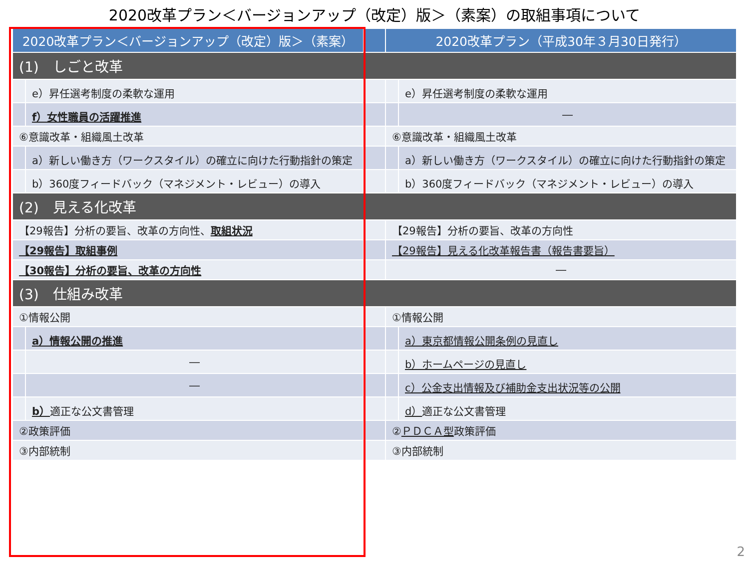2020改革プラン＜バージョンアップ（改定）版＞（素案）の取組事項について
| 2020改革プラン＜バージョンアップ（改定）版＞（素案） | | | 2020改革プラン（平成30年３月30日発行） | |
| --- | --- | --- | --- | --- |
| (1) しごと改革 | | | | |
| | e）昇任選考制度の柔軟な運用 | | | e）昇任選考制度の柔軟な運用 |
| | f）女性職員の活躍推進 | | | ― |
| ⑥意識改革・組織風土改革 | | | ⑥意識改革・組織風土改革 | |
| | a）新しい働き方（ワークスタイル）の確立に向けた行動指針の策定 | | | a）新しい働き方（ワークスタイル）の確立に向けた行動指針の策定 |
| | b）360度フィードバック（マネジメント・レビュー）の導入 | | | b）360度フィードバック（マネジメント・レビュー）の導入 |
| (2) 見える化改革 | | | | |
| 【29報告】分析の要旨、改革の方向性、 取組状況 | | | 【29報告】分析の要旨、改革の方向性 | |
| 【29報告】取組事例 | | | 【29報告】見える化改革報告書（報告書要旨） | |
| 【30報告】分析の要旨、改革の方向性 | | | ― | |
| (3) 仕組み改革 | | | | |
| ①情報公開 | | | ①情報公開 | |
| | a）情報公開の推進 | | | a）東京都情報公開条例の見直し |
| | ― | | | b）ホームページの見直し |
| | ― | | | c）公金支出情報及び補助金支出状況等の公開 |
| | b） 適正な公文書管理 | | | d） 適正な公文書管理 |
| ②政策評価 | | | ② ＰＤＣＡ型 政策評価 | |
| ③内部統制 | | | ③内部統制 | |
2